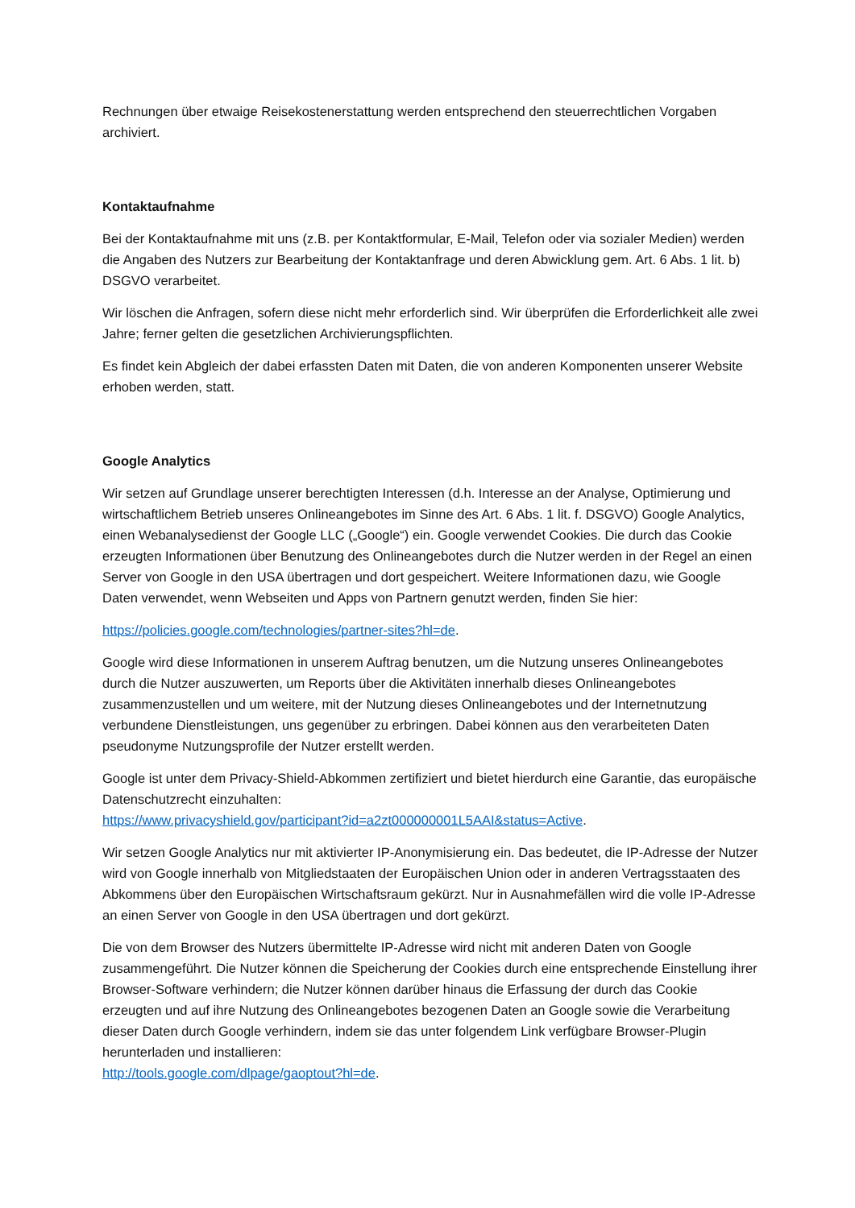Rechnungen über etwaige Reisekostenerstattung werden entsprechend den steuerrechtlichen Vorgaben archiviert.
Kontaktaufnahme
Bei der Kontaktaufnahme mit uns (z.B. per Kontaktformular, E-Mail, Telefon oder via sozialer Medien) werden die Angaben des Nutzers zur Bearbeitung der Kontaktanfrage und deren Abwicklung gem. Art. 6 Abs. 1 lit. b) DSGVO verarbeitet.
Wir löschen die Anfragen, sofern diese nicht mehr erforderlich sind. Wir überprüfen die Erforderlichkeit alle zwei Jahre; ferner gelten die gesetzlichen Archivierungspflichten.
Es findet kein Abgleich der dabei erfassten Daten mit Daten, die von anderen Komponenten unserer Website erhoben werden, statt.
Google Analytics
Wir setzen auf Grundlage unserer berechtigten Interessen (d.h. Interesse an der Analyse, Optimierung und wirtschaftlichem Betrieb unseres Onlineangebotes im Sinne des Art. 6 Abs. 1 lit. f. DSGVO) Google Analytics, einen Webanalysedienst der Google LLC („Google“) ein. Google verwendet Cookies. Die durch das Cookie erzeugten Informationen über Benutzung des Onlineangebotes durch die Nutzer werden in der Regel an einen Server von Google in den USA übertragen und dort gespeichert. Weitere Informationen dazu, wie Google Daten verwendet, wenn Webseiten und Apps von Partnern genutzt werden, finden Sie hier:
https://policies.google.com/technologies/partner-sites?hl=de.
Google wird diese Informationen in unserem Auftrag benutzen, um die Nutzung unseres Onlineangebotes durch die Nutzer auszuwerten, um Reports über die Aktivitäten innerhalb dieses Onlineangebotes zusammenzustellen und um weitere, mit der Nutzung dieses Onlineangebotes und der Internetnutzung verbundene Dienstleistungen, uns gegenüber zu erbringen. Dabei können aus den verarbeiteten Daten pseudonyme Nutzungsprofile der Nutzer erstellt werden.
Google ist unter dem Privacy-Shield-Abkommen zertifiziert und bietet hierdurch eine Garantie, das europäische Datenschutzrecht einzuhalten:
https://www.privacyshield.gov/participant?id=a2zt000000001L5AAI&status=Active.
Wir setzen Google Analytics nur mit aktivierter IP-Anonymisierung ein. Das bedeutet, die IP-Adresse der Nutzer wird von Google innerhalb von Mitgliedstaaten der Europäischen Union oder in anderen Vertragsstaaten des Abkommens über den Europäischen Wirtschaftsraum gekürzt. Nur in Ausnahmefällen wird die volle IP-Adresse an einen Server von Google in den USA übertragen und dort gekürzt.
Die von dem Browser des Nutzers übermittelte IP-Adresse wird nicht mit anderen Daten von Google zusammengeführt. Die Nutzer können die Speicherung der Cookies durch eine entsprechende Einstellung ihrer Browser-Software verhindern; die Nutzer können darüber hinaus die Erfassung der durch das Cookie erzeugten und auf ihre Nutzung des Onlineangebotes bezogenen Daten an Google sowie die Verarbeitung dieser Daten durch Google verhindern, indem sie das unter folgendem Link verfügbare Browser-Plugin herunterladen und installieren:
http://tools.google.com/dlpage/gaoptout?hl=de.